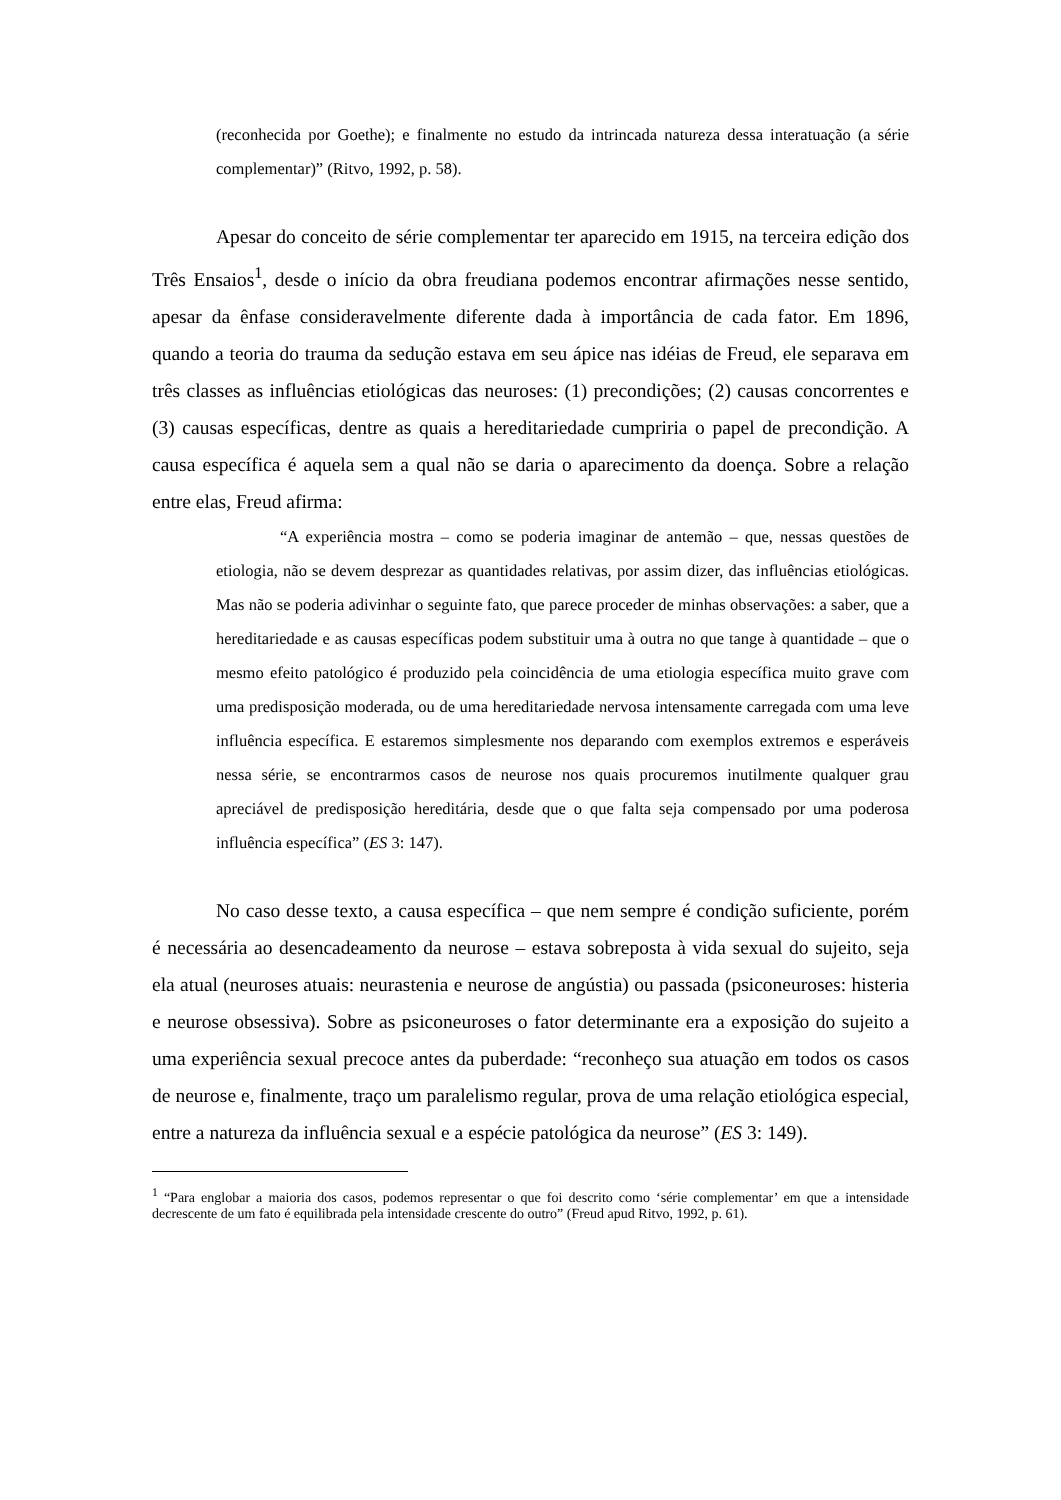(reconhecida por Goethe); e finalmente no estudo da intrincada natureza dessa interatuação (a série complementar)” (Ritvo, 1992, p. 58).
Apesar do conceito de série complementar ter aparecido em 1915, na terceira edição dos Três Ensaios<sup>1</sup>, desde o início da obra freudiana podemos encontrar afirmações nesse sentido, apesar da ênfase consideravelmente diferente dada à importância de cada fator. Em 1896, quando a teoria do trauma da sedução estava em seu ápice nas idéias de Freud, ele separava em três classes as influências etiológicas das neuroses: (1) precondições; (2) causas concorrentes e (3) causas específicas, dentre as quais a hereditariedade cumpriria o papel de precondição. A causa específica é aquela sem a qual não se daria o aparecimento da doença. Sobre a relação entre elas, Freud afirma:
“A experiência mostra – como se poderia imaginar de antemão – que, nessas questões de etiologia, não se devem desprezar as quantidades relativas, por assim dizer, das influências etiológicas. Mas não se poderia adivinhar o seguinte fato, que parece proceder de minhas observações: a saber, que a hereditariedade e as causas específicas podem substituir uma à outra no que tange à quantidade – que o mesmo efeito patológico é produzido pela coincidência de uma etiologia específica muito grave com uma predisposição moderada, ou de uma hereditariedade nervosa intensamente carregada com uma leve influência específica. E estaremos simplesmente nos deparando com exemplos extremos e esperáveis nessa série, se encontrarmos casos de neurose nos quais procuremos inutilmente qualquer grau apreciável de predisposição hereditária, desde que o que falta seja compensado por uma poderosa influência específica” (ES 3: 147).
No caso desse texto, a causa específica – que nem sempre é condição suficiente, porém é necessária ao desencadeamento da neurose – estava sobreposta à vida sexual do sujeito, seja ela atual (neuroses atuais: neurastenia e neurose de angústia) ou passada (psiconeuroses: histeria e neurose obsessiva). Sobre as psiconeuroses o fator determinante era a exposição do sujeito a uma experiência sexual precoce antes da puberdade: “reconheço sua atuação em todos os casos de neurose e, finalmente, traço um paralelismo regular, prova de uma relação etiológica especial, entre a natureza da influência sexual e a espécie patológica da neurose” (ES 3: 149).
<sup>1</sup> “Para englobar a maioria dos casos, podemos representar o que foi descrito como ‘série complementar’ em que a intensidade decrescente de um fato é equilibrada pela intensidade crescente do outro” (Freud apud Ritvo, 1992, p. 61).